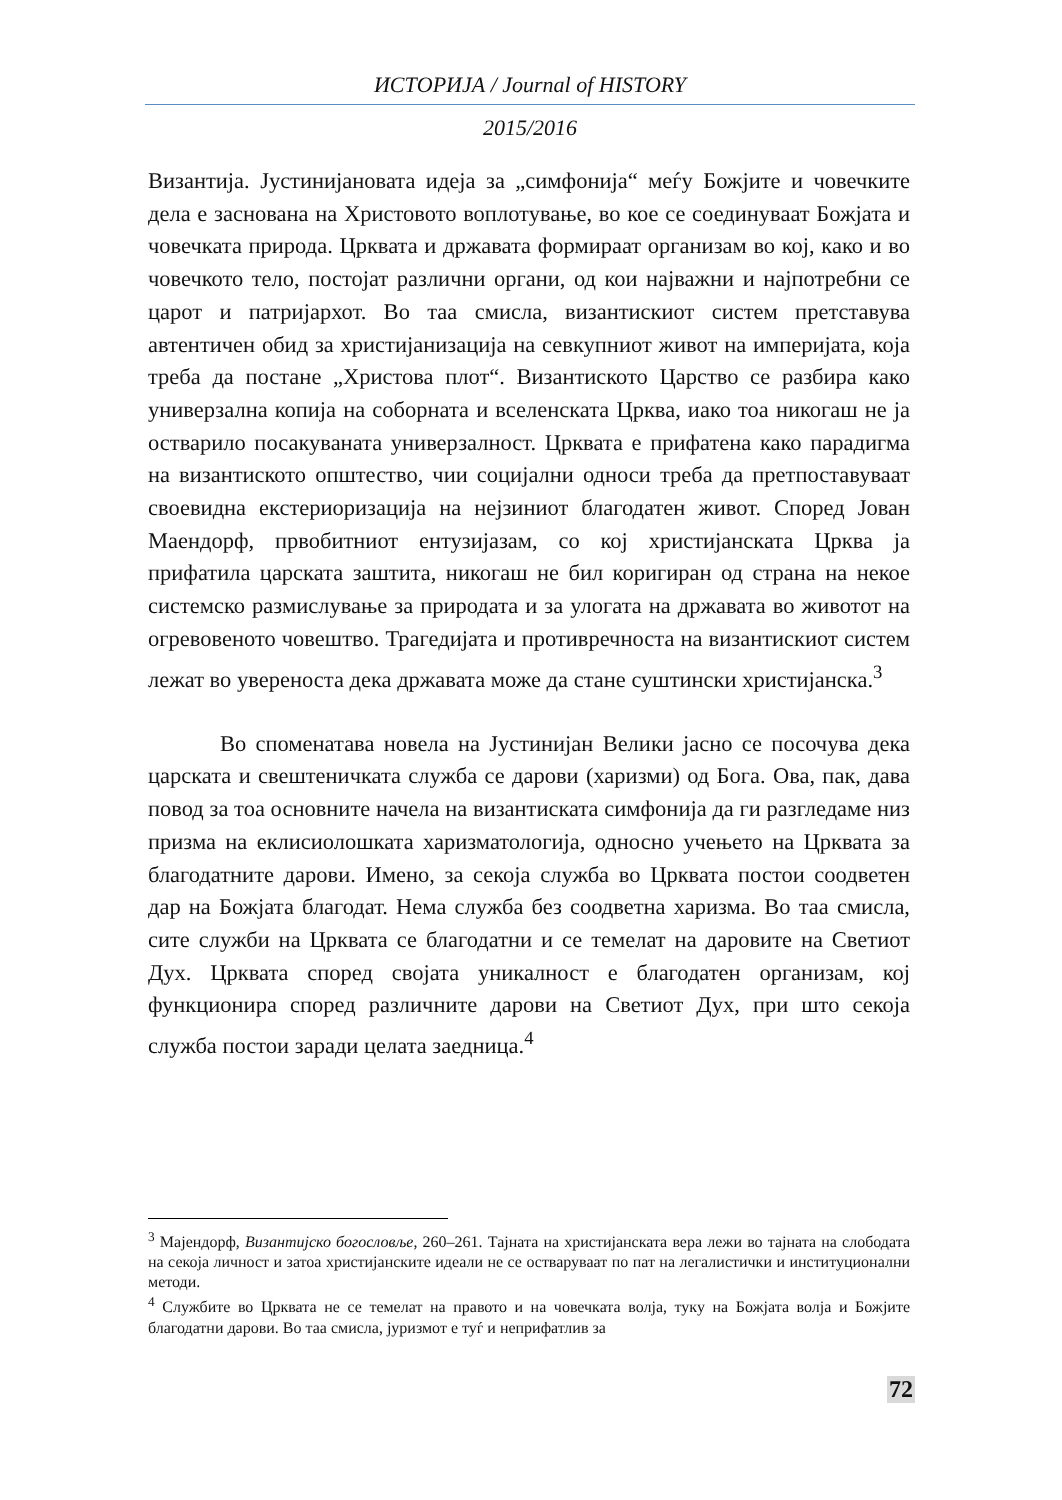ИСТОРИЈА / Journal of HISTORY
2015/2016
Византија. Јустинијановата идеја за „симфонија“ меѓу Божјите и човечките дела е заснована на Христовото воплотување, во кое се соединуваат Божјата и човечката природа. Црквата и државата формираат организам во кој, како и во човечкото тело, постојат различни органи, од кои најважни и најпотребни се царот и патријархот. Во таа смисла, византискиот систем претставува автентичен обид за христијанизација на севкупниот живот на империјата, која треба да постане „Христова плот“. Византиското Царство се разбира како универзална копија на соборната и вселенската Црква, иако тоа никогаш не ја остварило посакуваната универзалност. Црквата е прифатена како парадигма на византиското општество, чии социјални односи треба да претпоставуваат своевидна екстериоризација на нејзиниот благодатен живот. Според Јован Маендорф, првобитниот ентузијазам, со кој христијанската Црква ја прифатила царската заштита, никогаш не бил коригиран од страна на некое системско размислување за природата и за улогата на државата во животот на огревовеното човештво. Трагедијата и противречноста на византискиот систем лежат во увереноста дека државата може да стане суштински христијанска.<sup>3</sup>
Во споменатава новела на Јустинијан Велики јасно се посочува дека царската и свештеничката служба се дарови (харизми) од Бога. Ова, пак, дава повод за тоа основните начела на византиската симфонија да ги разгледаме низ призма на еклисиолошката харизматологија, односно учењето на Црквата за благодатните дарови. Имено, за секоја служба во Црквата постои соодветен дар на Божјата благодат. Нема служба без соодветна харизма. Во таа смисла, сите служби на Црквата се благодатни и се темелат на даровите на Светиот Дух. Црквата според својата уникалност е благодатен организам, кој функционира според различните дарови на Светиот Дух, при што секоја служба постои заради целата заедница.<sup>4</sup>
<sup>3</sup> Мајендорф, Византијско богословље, 260–261. Тајната на христијанската вера лежи во тајната на слободата на секоја личност и затоа христијанските идеали не се остваруваат по пат на легалистички и институционални методи.
<sup>4</sup> Службите во Црквата не се темелат на правото и на човечката волја, туку на Божјата волја и Божјите благодатни дарови. Во таа смисла, јуризмот е туѓ и неприфатлив за
72